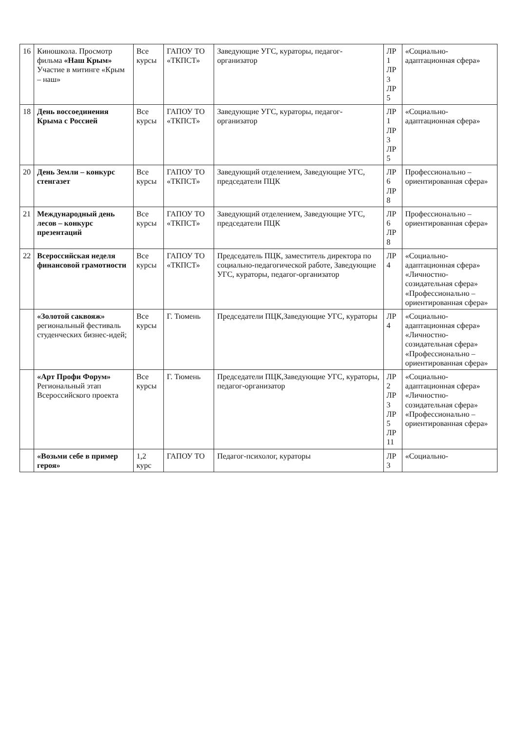| 16 | Киношкола. Просмотр фильма «Наш Крым» Участие в митинге «Крым – наш» | Все курсы | ГАПОУ ТО «ТКПСТ» | Заведующие УГС, кураторы, педагог-организатор | ЛР 1 ЛР 3 ЛР 5 | «Социально-адаптационная сфера» |
| 18 | День воссоединения Крыма с Россией | Все курсы | ГАПОУ ТО «ТКПСТ» | Заведующие УГС, кураторы, педагог-организатор | ЛР 1 ЛР 3 ЛР 5 | «Социально-адаптационная сфера» |
| 20 | День Земли – конкурс стенгазет | Все курсы | ГАПОУ ТО «ТКПСТ» | Заведующий отделением, Заведующие УГС, председатели ПЦК | ЛР 6 ЛР 8 | Профессионально – ориентированная сфера» |
| 21 | Международный день лесов – конкурс презентаций | Все курсы | ГАПОУ ТО «ТКПСТ» | Заведующий отделением, Заведующие УГС, председатели ПЦК | ЛР 6 ЛР 8 | Профессионально – ориентированная сфера» |
| 22 | Всероссийская неделя финансовой грамотности | Все курсы | ГАПОУ ТО «ТКПСТ» | Председатель ПЦК, заместитель директора по социально-педагогической работе, Заведующие УГС, кураторы, педагог-организатор | ЛР 4 | «Социально-адаптационная сфера» «Личностно-созидательная сфера» «Профессионально – ориентированная сфера» |
| | «Золотой саквояж» региональный фестиваль студенческих бизнес-идей; | Все курсы | Г. Тюмень | Председатели ПЦК,Заведующие УГС, кураторы | ЛР 4 | «Социально-адаптационная сфера» «Личностно-созидательная сфера» «Профессионально – ориентированная сфера» |
| | «Арт Профи Форум» Региональный этап Всероссийского проекта | Все курсы | Г. Тюмень | Председатели ПЦК,Заведующие УГС, кураторы, педагог-организатор | ЛР 2 ЛР 3 ЛР 5 ЛР 11 | «Социально-адаптационная сфера» «Личностно-созидательная сфера» «Профессионально – ориентированная сфера» |
| | «Возьми себе в пример героя» | 1,2 курс | ГАПОУ ТО | Педагог-психолог, кураторы | ЛР 3 | «Социально- |